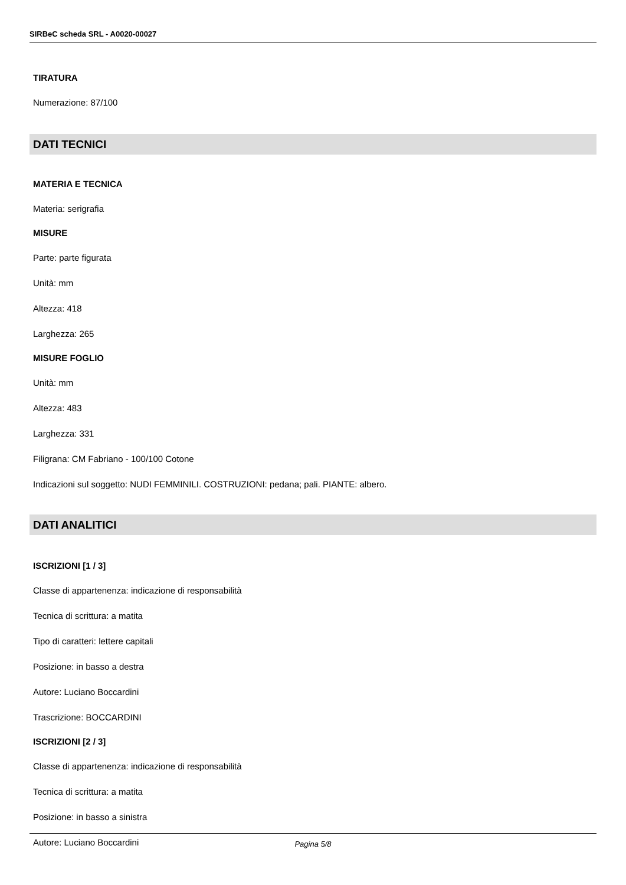SIRBeC scheda SRL - A0020-00027
TIRATURA
Numerazione: 87/100
DATI TECNICI
MATERIA E TECNICA
Materia: serigrafia
MISURE
Parte: parte figurata
Unità: mm
Altezza: 418
Larghezza: 265
MISURE FOGLIO
Unità: mm
Altezza: 483
Larghezza: 331
Filigrana: CM Fabriano - 100/100 Cotone
Indicazioni sul soggetto: NUDI FEMMINILI. COSTRUZIONI: pedana; pali. PIANTE: albero.
DATI ANALITICI
ISCRIZIONI [1 / 3]
Classe di appartenenza: indicazione di responsabilità
Tecnica di scrittura: a matita
Tipo di caratteri: lettere capitali
Posizione: in basso a destra
Autore: Luciano Boccardini
Trascrizione: BOCCARDINI
ISCRIZIONI [2 / 3]
Classe di appartenenza: indicazione di responsabilità
Tecnica di scrittura: a matita
Posizione: in basso a sinistra
Autore: Luciano Boccardini
Pagina 5/8